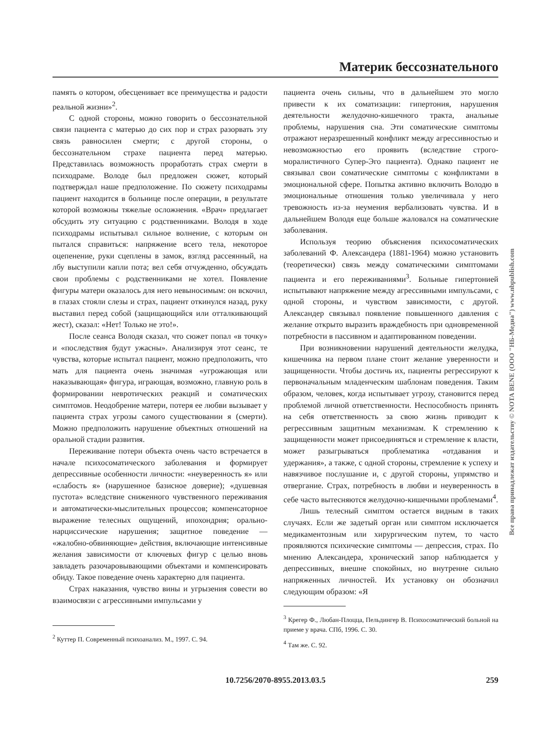Материк бессознательного
память о котором, обесценивает все преимущества и радости реальной жизни»<sup>2</sup>.
С одной стороны, можно говорить о бессознательной связи пациента с матерью до сих пор и страх разорвать эту связь равносилен смерти; с другой стороны, о бессознательном страхе пациента перед матерью. Представилась возможность проработать страх смерти в психодраме. Володе был предложен сюжет, который подтверждал наше предположение. По сюжету психодрамы пациент находится в больнице после операции, в результате которой возможны тяжелые осложнения. «Врач» предлагает обсудить эту ситуацию с родственниками. Володя в ходе психодрамы испытывал сильное волнение, с которым он пытался справиться: напряжение всего тела, некоторое оцепенение, руки сцеплены в замок, взгляд рассеянный, на лбу выступили капли пота; вел себя отчужденно, обсуждать свои проблемы с родственниками не хотел. Появление фигуры матери оказалось для него невыносимым: он вскочил, в глазах стояли слезы и страх, пациент откинулся назад, руку выставил перед собой (защищающийся или отталкивающий жест), сказал: «Нет! Только не это!».
После сеанса Володя сказал, что сюжет попал «в точку» и «последствия будут ужасны». Анализируя этот сеанс, те чувства, которые испытал пациент, можно предположить, что мать для пациента очень значимая «угрожающая или наказывающая» фигура, играющая, возможно, главную роль в формировании невротических реакций и соматических симптомов. Неодобрение матери, потеря ее любви вызывает у пациента страх угрозы самого существовании я (смерти). Можно предположить нарушение объектных отношений на оральной стадии развития.
Переживание потери объекта очень часто встречается в начале психосоматического заболевания и формирует депрессивные особенности личности: «неуверенность я» или «слабость я» (нарушенное базисное доверие); «душевная пустота» вследствие сниженного чувственного переживания и автоматически-мыслительных процессов; компенсаторное выражение телесных ощущений, ипохондрия; орально-нарциссические нарушения; защитное поведение — «жалобно-обвиняющие» действия, включающие интенсивные желания зависимости от ключевых фигур с целью вновь завладеть разочаровывающими объектами и компенсировать обиду. Такое поведение очень характерно для пациента.
Страх наказания, чувство вины и угрызения совести во взаимосвязи с агрессивными импульсами у
<sup>2</sup> Куттер П. Современный психоанализ. М., 1997. С. 94.
пациента очень сильны, что в дальнейшем это могло привести к их соматизации: гипертония, нарушения деятельности желудочно-кишечного тракта, анальные проблемы, нарушения сна. Эти соматические симптомы отражают неразрешенный конфликт между агрессивностью и невозможностью его проявить (вследствие строго-моралистичного Супер-Эго пациента). Однако пациент не связывал свои соматические симптомы с конфликтами в эмоциональной сфере. Попытка активно включить Володю в эмоциональные отношения только увеличивала у него тревожность из-за неумения вербализовать чувства. И в дальнейшем Володя еще больше жаловался на соматические заболевания.
Используя теорию объяснения психосоматических заболеваний Ф. Александера (1881-1964) можно установить (теоретически) связь между соматическими симптомами пациента и его переживаниями<sup>3</sup>. Больные гипертонией испытывают напряжение между агрессивными импульсами, с одной стороны, и чувством зависимости, с другой. Александер связывал появление повышенного давления с желание открыто выразить враждебность при одновременной потребности в пассивном и адаптированном поведении.
При возникновении нарушений деятельности желудка, кишечника на первом плане стоит желание уверенности и защищенности. Чтобы достичь их, пациенты регрессируют к первоначальным младенческим шаблонам поведения. Таким образом, человек, когда испытывает угрозу, становится перед проблемой личной ответственности. Неспособность принять на себя ответственность за свою жизнь приводит к регрессивным защитным механизмам. К стремлению к защищенности может присоединяться и стремление к власти, может разыгрываться проблематика «отдавания и удержания», а также, с одной стороны, стремление к успеху и навязчивое послушание и, с другой стороны, упрямство и отвергание. Страх, потребность в любви и неуверенность в себе часто вытесняются желудочно-кишечными проблемами<sup>4</sup>.
Лишь телесный симптом остается видным в таких случаях. Если же задетый орган или симптом исключается медикаментозным или хирургическим путем, то часто проявляются психические симптомы — депрессия, страх. По мнению Александера, хронический запор наблюдается у депрессивных, внешне спокойных, но внутренне сильно напряженных личностей. Их установку он обозначил следующим образом: «Я
<sup>3</sup> Крегер Ф., Любан-Плоцца, Пельдингер В. Психосоматический больной на приеме у врача. СПб, 1996. С. 30.
<sup>4</sup> Там же. С. 92.
Все права принадлежат издательству © NOTA BENE (ООО "НБ-Медиа") www.nbpublish.com
10.7256/2070-8955.2013.03.5
259